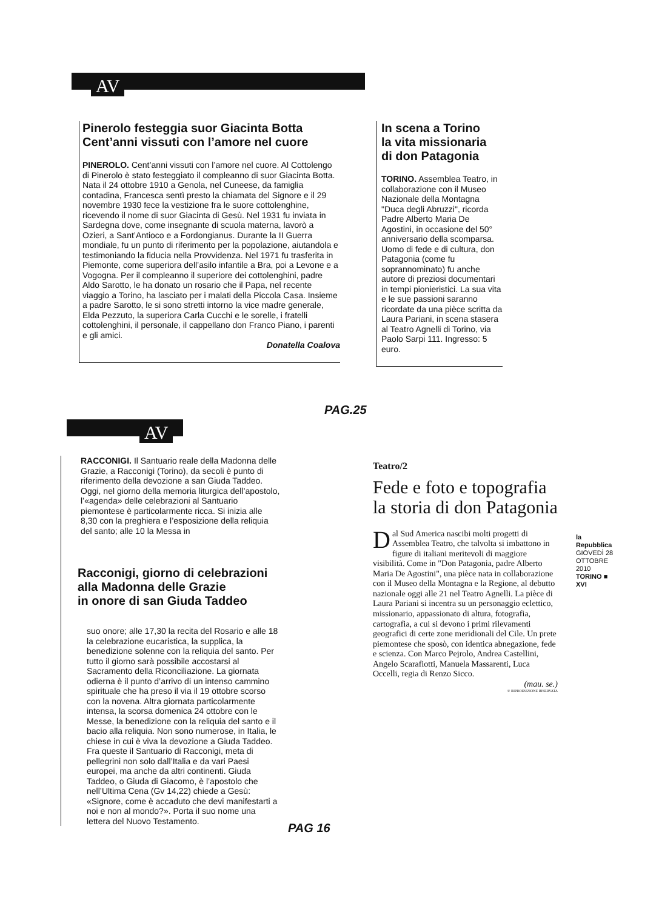AV
Pinerolo festeggia suor Giacinta Botta
Cent’anni vissuti con l’amore nel cuore
PINEROLO. Cent’anni vissuti con l’amore nel cuore. Al Cottolengo di Pinerolo è stato festeggiato il compleanno di suor Giacinta Botta. Nata il 24 ottobre 1910 a Genola, nel Cuneese, da famiglia contadina, Francesca sentì presto la chiamata del Signore e il 29 novembre 1930 fece la vestizione fra le suore cottolenghine, ricevendo il nome di suor Giacinta di Gesù. Nel 1931 fu inviata in Sardegna dove, come insegnante di scuola materna, lavorò a Ozieri, a Sant’Antioco e a Fordongianus. Durante la II Guerra mondiale, fu un punto di riferimento per la popolazione, aiutandola e testimoniando la fiducia nella Provvidenza. Nel 1971 fu trasferita in Piemonte, come superiora dell’asilo infantile a Bra, poi a Levone e a Vogogna. Per il compleanno il superiore dei cottolenghini, padre Aldo Sarotto, le ha donato un rosario che il Papa, nel recente viaggio a Torino, ha lasciato per i malati della Piccola Casa. Insieme a padre Sarotto, le si sono stretti intorno la vice madre generale, Elda Pezzuto, la superiora Carla Cucchi e le sorelle, i fratelli cottolenghini, il personale, il cappellano don Franco Piano, i parenti e gli amici.
Donatella Coalova
In scena a Torino
la vita missionaria
di don Patagonia
TORINO. Assemblea Teatro, in collaborazione con il Museo Nazionale della Montagna "Duca degli Abruzzi", ricorda Padre Alberto Maria De Agostini, in occasione del 50° anniversario della scomparsa. Uomo di fede e di cultura, don Patagonia (come fu soprannominato) fu anche autore di preziosi documentari in tempi pionieristici. La sua vita e le sue passioni saranno ricordate da una pièce scritta da Laura Pariani, in scena stasera al Teatro Agnelli di Torino, via Paolo Sarpi 111. Ingresso: 5 euro.
PAG.25
AV
RACCONIGI. Il Santuario reale della Madonna delle Grazie, a Racconigi (Torino), da secoli è punto di riferimento della devozione a san Giuda Taddeo. Oggi, nel giorno della memoria liturgica dell’apostolo, l’«agenda» delle celebrazioni al Santuario piemontese è particolarmente ricca. Si inizia alle 8,30 con la preghiera e l’esposizione della reliquia del santo; alle 10 la Messa in
Racconigi, giorno di celebrazioni
alla Madonna delle Grazie
in onore di san Giuda Taddeo
suo onore; alle 17,30 la recita del Rosario e alle 18 la celebrazione eucaristica, la supplica, la benedizione solenne con la reliquia del santo. Per tutto il giorno sarà possibile accostarsi al Sacramento della Riconciliazione. La giornata odierna è il punto d’arrivo di un intenso cammino spirituale che ha preso il via il 19 ottobre scorso con la novena. Altra giornata particolarmente intensa, la scorsa domenica 24 ottobre con le Messe, la benedizione con la reliquia del santo e il bacio alla reliquia. Non sono numerose, in Italia, le chiese in cui è viva la devozione a Giuda Taddeo. Fra queste il Santuario di Racconigi, meta di pellegrini non solo dall’Italia e da vari Paesi europei, ma anche da altri continenti. Giuda Taddeo, o Giuda di Giacomo, è l’apostolo che nell’Ultima Cena (Gv 14,22) chiede a Gesù: «Signore, come è accaduto che devi manifestarti a noi e non al mondo?». Porta il suo nome una lettera del Nuovo Testamento.
PAG 16
Teatro/2
Fede e foto e topografia
la storia di don Patagonia
Dal Sud America nascibi molti progetti di Assemblea Teatro, che talvolta si imbattono in figure di italiani meritevoli di maggiore visibilità. Come in "Don Patagonia, padre Alberto Maria De Agostini", una pièce nata in collaborazione con il Museo della Montagna e la Regione, al debutto nazionale oggi alle 21 nel Teatro Agnelli. La pièce di Laura Pariani si incentra su un personaggio eclettico, missionario, appassionato di altura, fotografia, cartografia, a cui si devono i primi rilevamenti geografici di certe zone meridionali del Cile. Un prete piemontese che sposò, con identica abnegazione, fede e scienza. Con Marco Pejrolo, Andrea Castellini, Angelo Scarafiotti, Manuela Massarenti, Luca Occelli, regia di Renzo Sicco.
(mau. se.)
© RIPRODUZIONE RISERVATA
la Repubblica
GIOVEDÌ 28 OTTOBRE 2010
TORINO ■ XVI